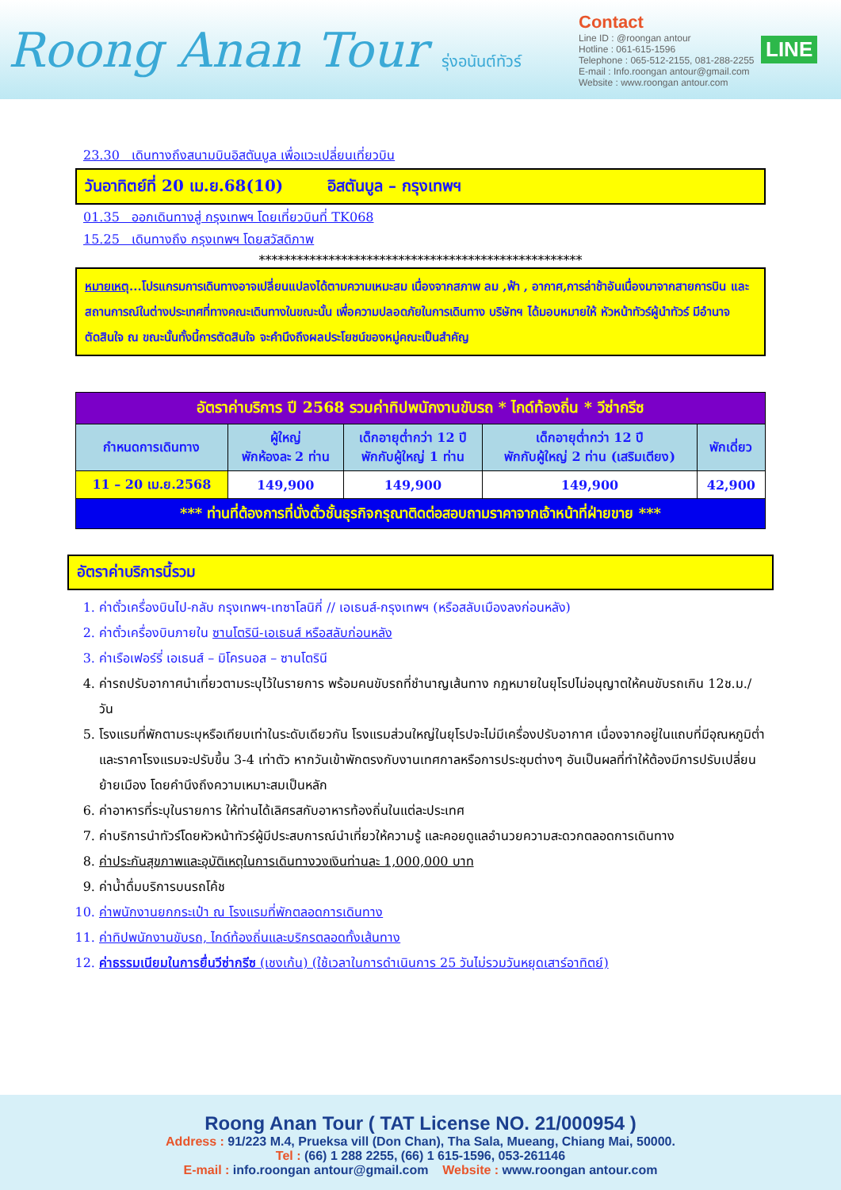Roong Anan Tour รุ่งอนันต์ทัวร์
Contact
Line ID : @roongan antour
Hotline : 061-615-1596
Telephone : 065-512-2155, 081-288-2255
E-mail : Info.roongan antour@gmail.com
Website : www.roongan antour.com
LINE
23.30 เดินทางถึงสนามบินอิสตันบูล เพื่อแวะเปลี่ยนเที่ยวบิน
วันอาทิตย์ที่ 20 เม.ย.68(10) อิสตันบูล – กรุงเทพฯ
01.35 ออกเดินทางสู่ กรุงเทพฯ โดยเที่ยวบินที่ TK068
15.25 เดินทางถึง กรุงเทพฯ โดยสวัสดิภาพ
***************************************************
หมายเหตุ...โปรแกรมการเดินทางอาจเปลี่ยนแปลงได้ตามความเหมะสม เนื่องจากสภาพ ลม ,ฟ้า , อากาศ,การล่าช้าอันเนื่องมาจากสายการบิน และสถานการณ์ในต่างประเทศที่ทางคณะเดินทางในขณะนั้น เพื่อความปลอดภัยในการเดินทาง บริษัทฯ ได้มอบหมายให้ หัวหน้าทัวร์ผู้นำทัวร์ มีอำนาจตัดสินใจ ณ ขณะนั้นทั้งนี้การตัดสินใจ จะคำนึงถึงผลประโยชน์ของหมู่คณะเป็นสำคัญ
| อัตราค่าบริการ ปี 2568 รวมค่าทิปพนักงานขับรถ * ไกด์ท้องถิ่น * วีซ่ากรีซ | | | | |
| --- | --- | --- | --- | --- |
| กำหนดการเดินทาง | ผู้ใหญ่ พักห้องละ 2 ท่าน | เด็กอายุต่ำกว่า 12 ปี พักกับผู้ใหญ่ 1 ท่าน | เด็กอายุต่ำกว่า 12 ปี พักกับผู้ใหญ่ 2 ท่าน (เสริมเตียง) | พักเดี่ยว |
| 11 – 20 เม.ย.2568 | 149,900 | 149,900 | 149,900 | 42,900 |
| *** ท่านที่ต้องการที่นั่งตั๋วชั้นธุรกิจกรุณาติดต่อสอบถามราคาจากเจ้าหน้าที่ฝ่ายขาย *** | | | | |
อัตราค่าบริการนี้รวม
1. ค่าตั๋วเครื่องบินไป-กลับ กรุงเทพฯ-เทซาโลนิกี่ // เอเธนส์-กรุงเทพฯ (หรือสลับเมืองลงก่อนหลัง)
2. ค่าตั๋วเครื่องบินภายใน ซานโตรินี-เอเธนส์ หรือสลับก่อนหลัง
3. ค่าเรือเฟอร์รี่ เอเธนส์ – มิโครนอส – ซานโตรินี
4. ค่ารถปรับอากาศนำเที่ยวตามระบุไว้ในรายการ พร้อมคนขับรถที่ชำนาญเส้นทาง กฎหมายในยุโรปไม่อนุญาตให้คนขับรถเกิน 12ช.ม./วัน
5. โรงแรมที่พักตามระบุหรือเทียบเท่าในระดับเดียวกัน โรงแรมส่วนใหญ่ในยุโรปจะไม่มีเครื่องปรับอากาศ เนื่องจากอยู่ในแถบที่มีอุณหภูมิต่ำและราคาโรงแรมจะปรับขึ้น 3-4 เท่าตัว หากวันเข้าพักตรงกับงานเทศกาลหรือการประชุมต่างๆ อันเป็นผลที่ทำให้ต้องมีการปรับเปลี่ยนย้ายเมือง โดยคำนึงถึงความเหมาะสมเป็นหลัก
6. ค่าอาหารที่ระบุในรายการ ให้ท่านได้เลิศรสกับอาหารท้องถิ่นในแต่ละประเทศ
7. ค่าบริการนำทัวร์โดยหัวหน้าทัวร์ผู้มีประสบการณ์นำเที่ยวให้ความรู้ และคอยดูแลอำนวยความสะดวกตลอดการเดินทาง
8. ค่าประกันสุขภาพและอุบัติเหตุในการเดินทางวงเงินท่านละ 1,000,000 บาท
9. ค่าน้ำดื่มบริการบนรถโค้ช
10. ค่าพนักงานยกกระเป๋า ณ โรงแรมที่พักตลอดการเดินทาง
11. ค่าทิปพนักงานขับรถ, ไกด์ท้องถิ่นและบริกรตลอดทั้งเส้นทาง
12. ค่าธรรมเนียมในการยื่นวีซ่ากรีซ (เชงเก้น) (ใช้เวลาในการดำเนินการ 25 วันไม่รวมวันหยุดเสาร์อาทิตย์)
Roong Anan Tour ( TAT License NO. 21/000954 )
Address : 91/223 M.4, Prueksa vill (Don Chan), Tha Sala, Mueang, Chiang Mai, 50000.
Tel : (66) 1 288 2255, (66) 1 615-1596, 053-261146
E-mail : info.roongan antour@gmail.com Website : www.roongan antour.com